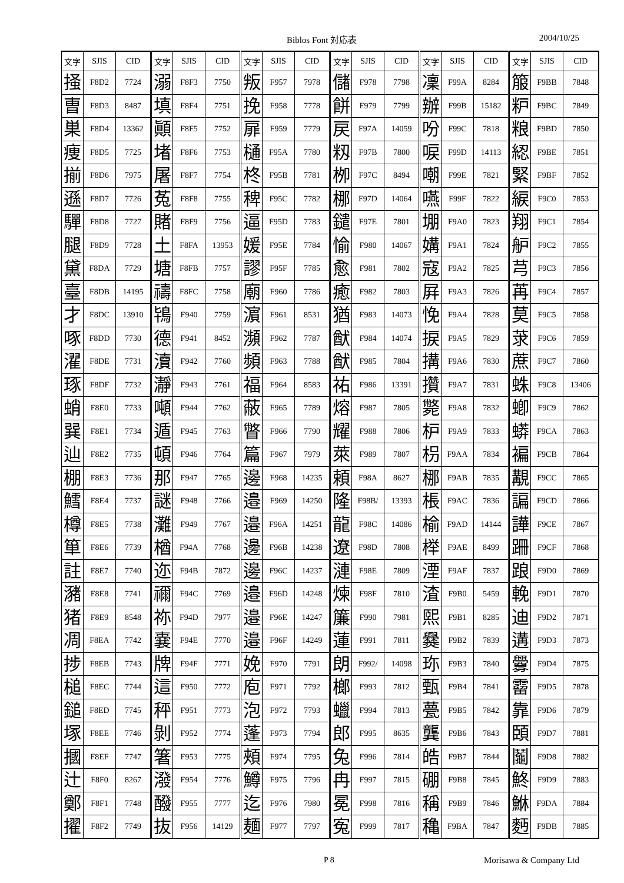Biblos Font 対応表 2004/10/25
| 文字 | SJIS | CID | 文字 | SJIS | CID | 文字 | SJIS | CID | 文字 | SJIS | CID | 文字 | SJIS | CID | 文字 | SJIS | CID |
| --- | --- | --- | --- | --- | --- | --- | --- | --- | --- | --- | --- | --- | --- | --- | --- | --- | --- |
| 掻 | F8D2 | 7724 | 溺 | F8F3 | 7750 | 叛 | F957 | 7978 | 儲 | F978 | 7798 | 凜 | F99A | 8284 | 箙 | F9BB | 7848 |
| 曺 | F8D3 | 8487 | 填 | F8F4 | 7751 | 挽 | F958 | 7778 | 餅 | F979 | 7799 | 辦 | F99B | 15182 | 粐 | F9BC | 7849 |
| 巣 | F8D4 | 13362 | 顚 | F8F5 | 7752 | 扉 | F959 | 7779 | 戻 | F97A | 14059 | 吩 | F99C | 7818 | 粮 | F9BD | 7850 |
| 痩 | F8D5 | 7725 | 堵 | F8F6 | 7753 | 樋 | F95A | 7780 | 籾 | F97B | 7800 | 唳 | F99D | 14113 | 綛 | F9BE | 7851 |
| 揃 | F8D6 | 7975 | 屠 | F8F7 | 7754 | 柊 | F95B | 7781 | 栁 | F97C | 8494 | 嘲 | F99E | 7821 | 緊 | F9BF | 7852 |
| 遜 | F8D7 | 7726 | 菟 | F8F8 | 7755 | 稗 | F95C | 7782 | 梛 | F97D | 14064 | 嚥 | F99F | 7822 | 綟 | F9C0 | 7853 |
| 驒 | F8D8 | 7727 | 賭 | F8F9 | 7756 | 逼 | F95D | 7783 | 鑓 | F97E | 7801 | 堋 | F9A0 | 7823 | 翔 | F9C1 | 7854 |
| 腿 | F8D9 | 7728 | 土 | F8FA | 13953 | 媛 | F95E | 7784 | 愉 | F980 | 14067 | 媾 | F9A1 | 7824 | 舮 | F9C2 | 7855 |
| 黛 | F8DA | 7729 | 塘 | F8FB | 7757 | 謬 | F95F | 7785 | 愈 | F981 | 7802 | 寇 | F9A2 | 7825 | 芎 | F9C3 | 7856 |
| 臺 | F8DB | 14195 | 禱 | F8FC | 7758 | 廟 | F960 | 7786 | 癒 | F982 | 7803 | 屛 | F9A3 | 7826 | 苒 | F9C4 | 7857 |
| 才 | F8DC | 13910 | 鴇 | F940 | 7759 | 濵 | F961 | 8531 | 猶 | F983 | 14073 | 悗 | F9A4 | 7828 | 莫 | F9C5 | 7858 |
| 啄 | F8DD | 7730 | 德 | F941 | 8452 | 瀕 | F962 | 7787 | 猷 | F984 | 14074 | 捩 | F9A5 | 7829 | 莍 | F9C6 | 7859 |
| 濯 | F8DE | 7731 | 瀆 | F942 | 7760 | 頻 | F963 | 7788 | 猷 | F985 | 7804 | 搆 | F9A6 | 7830 | 蔗 | F9C7 | 7860 |
| 琢 | F8DF | 7732 | 瀞 | F943 | 7761 | 福 | F964 | 8583 | 祐 | F986 | 13391 | 攢 | F9A7 | 7831 | 蛛 | F9C8 | 13406 |
| 蛸 | F8E0 | 7733 | 噸 | F944 | 7762 | 蔽 | F965 | 7789 | 熔 | F987 | 7805 | 斃 | F9A8 | 7832 | 蝍 | F9C9 | 7862 |
| 巽 | F8E1 | 7734 | 遁 | F945 | 7763 | 瞥 | F966 | 7790 | 耀 | F988 | 7806 | 枦 | F9A9 | 7833 | 蟒 | F9CA | 7863 |
| 辿 | F8E2 | 7735 | 頓 | F946 | 7764 | 篇 | F967 | 7979 | 萊 | F989 | 7807 | 枴 | F9AA | 7834 | 褊 | F9CB | 7864 |
| 棚 | F8E3 | 7736 | 那 | F947 | 7765 | 邊 | F968 | 14235 | 頼 | F98A | 8627 | 梛 | F9AB | 7835 | 覯 | F9CC | 7865 |
| 鱈 | F8E4 | 7737 | 謎 | F948 | 7766 | 邉 | F969 | 14250 | 隆 | F98B/ | 13393 | 棖 | F9AC | 7836 | 諞 | F9CD | 7866 |
| 樽 | F8E5 | 7738 | 灘 | F949 | 7767 | 邉 | F96A | 14251 | 龍 | F98C | 14086 | 榆 | F9AD | 14144 | 譁 | F9CE | 7867 |
| 箪 | F8E6 | 7739 | 楢 | F94A | 7768 | 邊 | F96B | 14238 | 遼 | F98D | 7808 | 榉 | F9AE | 8499 | 跚 | F9CF | 7868 |
| 註 | F8E7 | 7740 | 迩 | F94B | 7872 | 邊 | F96C | 14237 | 漣 | F98E | 7809 | 湮 | F9AF | 7837 | 踉 | F9D0 | 7869 |
| 瀦 | F8E8 | 7741 | 禰 | F94C | 7769 | 邉 | F96D | 14248 | 煉 | F98F | 7810 | 渣 | F9B0 | 5459 | 輓 | F9D1 | 7870 |
| 猪 | F8E9 | 8548 | 祢 | F94D | 7977 | 邉 | F96E | 14247 | 簾 | F990 | 7981 | 煕 | F9B1 | 8285 | 迪 | F9D2 | 7871 |
| 凋 | F8EA | 7742 | 嚢 | F94E | 7770 | 邉 | F96F | 14249 | 蓮 | F991 | 7811 | 爨 | F9B2 | 7839 | 遘 | F9D3 | 7873 |
| 捗 | F8EB | 7743 | 牌 | F94F | 7771 | 娩 | F970 | 7791 | 朗 | F992/ | 14098 | 珎 | F9B3 | 7840 | 釁 | F9D4 | 7875 |
| 槌 | F8EC | 7744 | 這 | F950 | 7772 | 庖 | F971 | 7792 | 榔 | F993 | 7812 | 甄 | F9B4 | 7841 | 霤 | F9D5 | 7878 |
| 鎚 | F8ED | 7745 | 秤 | F951 | 7773 | 泡 | F972 | 7793 | 蠟 | F994 | 7813 | 甍 | F9B5 | 7842 | 靠 | F9D6 | 7879 |
| 塚 | F8EE | 7746 | 剝 | F952 | 7774 | 蓬 | F973 | 7794 | 郎 | F995 | 8635 | 龔 | F9B6 | 7843 | 頣 | F9D7 | 7881 |
| 摑 | F8EF | 7747 | 箸 | F953 | 7775 | 頰 | F974 | 7795 | 兔 | F996 | 7814 | 皓 | F9B7 | 7844 | 鬮 | F9D8 | 7882 |
| 辻 | F8F0 | 8267 | 潑 | F954 | 7776 | 鱒 | F975 | 7796 | 冉 | F997 | 7815 | 硼 | F9B8 | 7845 | 鮗 | F9D9 | 7883 |
| 鄭 | F8F1 | 7748 | 醱 | F955 | 7777 | 迄 | F976 | 7980 | 冕 | F998 | 7816 | 稱 | F9B9 | 7846 | 鮴 | F9DA | 7884 |
| 擢 | F8F2 | 7749 | 抜 | F956 | 14129 | 麺 | F977 | 7797 | 寃 | F999 | 7817 | 穐 | F9BA | 7847 | 麪 | F9DB | 7885 |
P 8 Morisawa & Company Ltd